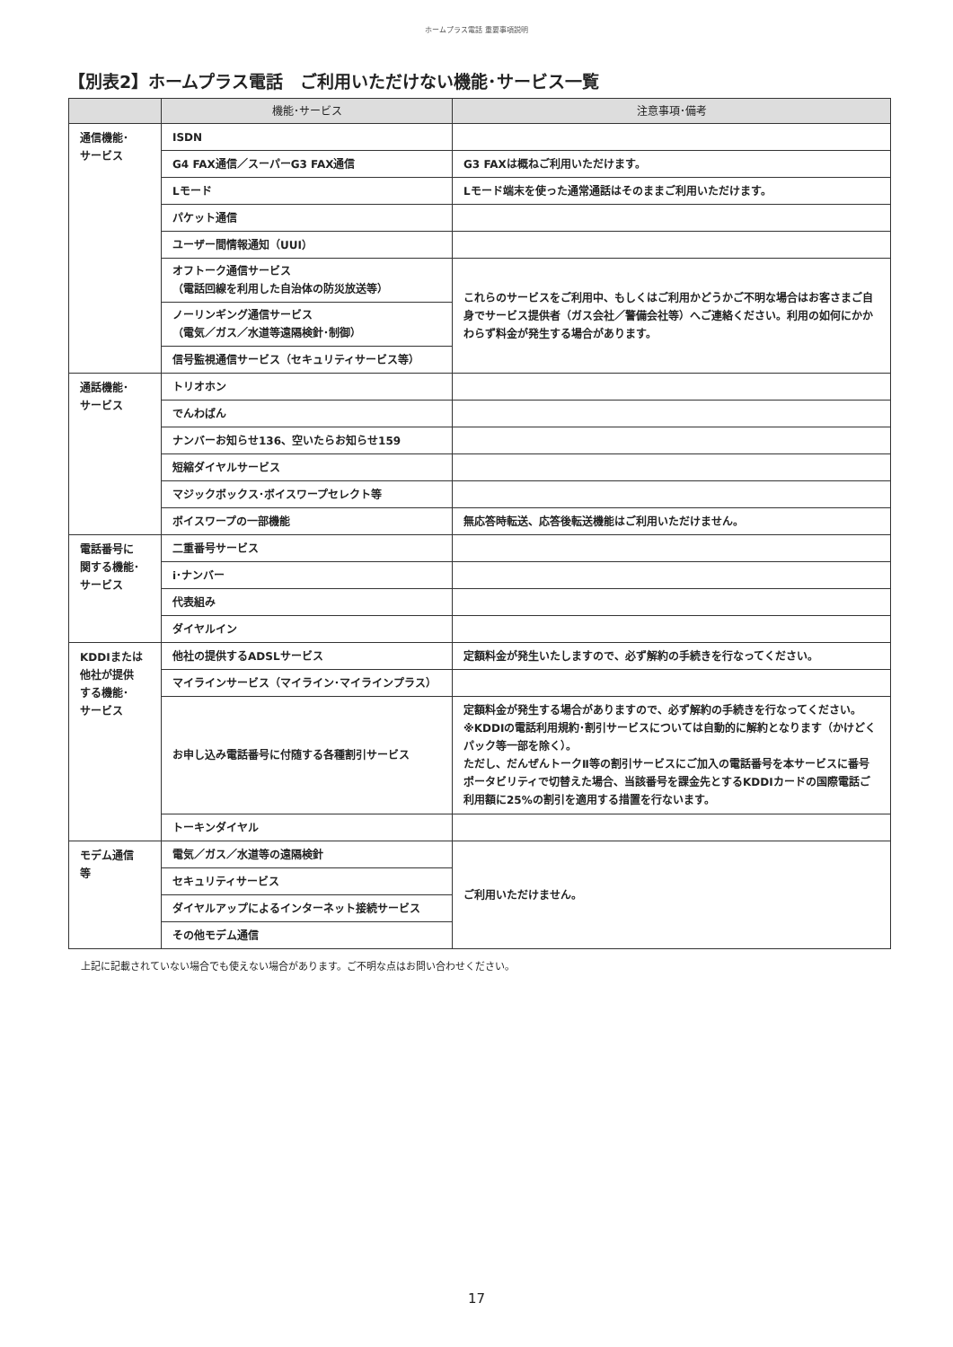ホームプラス電話 重要事項説明
【別表2】ホームプラス電話　ご利用いただけない機能･サービス一覧
| | 機能･サービス | 注意事項･備考 |
| --- | --- | --- |
| 通信機能･ サービス | ISDN | |
| | G4 FAX通信／スーパーG3 FAX通信 | G3 FAXは概ねご利用いただけます。 |
| | Lモード | Lモード端末を使った通常通話はそのままご利用いただけます。 |
| | パケット通信 | |
| | ユーザー間情報通知（UUI） | |
| | オフトーク通信サービス （電話回線を利用した自治体の防災放送等） | これらのサービスをご利用中、もしくはご利用かどうかご不明な場合はお客さまご自身でサービス提供者（ガス会社／警備会社等）へご連絡ください。利用の如何にかかわらず料金が発生する場合があります。 |
| | ノーリンギング通信サービス （電気／ガス／水道等遠隔検針･制御） | |
| | 信号監視通信サービス（セキュリティサービス等） | |
| 通話機能･ サービス | トリオホン | |
| | でんわばん | |
| | ナンバーお知らせ136、空いたらお知らせ159 | |
| | 短縮ダイヤルサービス | |
| | マジックボックス･ボイスワープセレクト等 | |
| | ボイスワープの一部機能 | 無応答時転送、応答後転送機能はご利用いただけません。 |
| 電話番号に 関する機能･ サービス | 二重番号サービス | |
| | i･ナンバー | |
| | 代表組み | |
| | ダイヤルイン | |
| KDDIまたは 他社が提供 する機能･ サービス | 他社の提供するADSLサービス | 定額料金が発生いたしますので、必ず解約の手続きを行なってください。 |
| | マイラインサービス（マイライン･マイラインプラス） | |
| | お申し込み電話番号に付随する各種割引サービス | 定額料金が発生する場合がありますので、必ず解約の手続きを行なってください。 ※KDDIの電話利用規約･割引サービスについては自動的に解約となります（かけどくパック等一部を除く）。 ただし、だんぜんトークⅡ等の割引サービスにご加入の電話番号を本サービスに番号ポータビリティで切替えた場合、当該番号を課金先とするKDDIカードの国際電話ご利用額に25%の割引を適用する措置を行ないます。 |
| | トーキンダイヤル | |
| モデム通信 等 | 電気／ガス／水道等の遠隔検針 | ご利用いただけません。 |
| | セキュリティサービス | |
| | ダイヤルアップによるインターネット接続サービス | |
| | その他モデム通信 | |
上記に記載されていない場合でも使えない場合があります。ご不明な点はお問い合わせください。
17